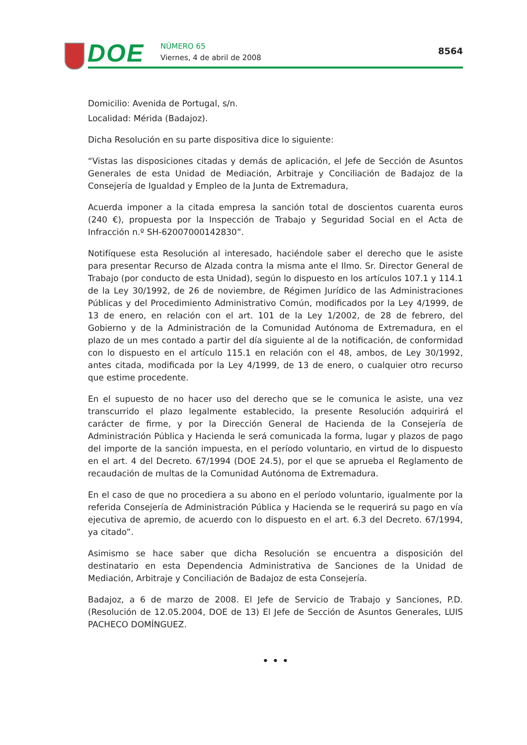DOE NÚMERO 65
Viernes, 4 de abril de 2008
8564
Domicilio: Avenida de Portugal, s/n.
Localidad: Mérida (Badajoz).
Dicha Resolución en su parte dispositiva dice lo siguiente:
“Vistas las disposiciones citadas y demás de aplicación, el Jefe de Sección de Asuntos Generales de esta Unidad de Mediación, Arbitraje y Conciliación de Badajoz de la Consejería de Igualdad y Empleo de la Junta de Extremadura,
Acuerda imponer a la citada empresa la sanción total de doscientos cuarenta euros (240 €), propuesta por la Inspección de Trabajo y Seguridad Social en el Acta de Infracción n.º SH-62007000142830”.
Notifíquese esta Resolución al interesado, haciéndole saber el derecho que le asiste para presentar Recurso de Alzada contra la misma ante el Ilmo. Sr. Director General de Trabajo (por conducto de esta Unidad), según lo dispuesto en los artículos 107.1 y 114.1 de la Ley 30/1992, de 26 de noviembre, de Régimen Jurídico de las Administraciones Públicas y del Procedimiento Administrativo Común, modificados por la Ley 4/1999, de 13 de enero, en relación con el art. 101 de la Ley 1/2002, de 28 de febrero, del Gobierno y de la Administración de la Comunidad Autónoma de Extremadura, en el plazo de un mes contado a partir del día siguiente al de la notificación, de conformidad con lo dispuesto en el artículo 115.1 en relación con el 48, ambos, de Ley 30/1992, antes citada, modificada por la Ley 4/1999, de 13 de enero, o cualquier otro recurso que estime procedente.
En el supuesto de no hacer uso del derecho que se le comunica le asiste, una vez transcurrido el plazo legalmente establecido, la presente Resolución adquirirá el carácter de firme, y por la Dirección General de Hacienda de la Consejería de Administración Pública y Hacienda le será comunicada la forma, lugar y plazos de pago del importe de la sanción impuesta, en el período voluntario, en virtud de lo dispuesto en el art. 4 del Decreto. 67/1994 (DOE 24.5), por el que se aprueba el Reglamento de recaudación de multas de la Comunidad Autónoma de Extremadura.
En el caso de que no procediera a su abono en el período voluntario, igualmente por la referida Consejería de Administración Pública y Hacienda se le requerirá su pago en vía ejecutiva de apremio, de acuerdo con lo dispuesto en el art. 6.3 del Decreto. 67/1994, ya citado”.
Asimismo se hace saber que dicha Resolución se encuentra a disposición del destinatario en esta Dependencia Administrativa de Sanciones de la Unidad de Mediación, Arbitraje y Conciliación de Badajoz de esta Consejería.
Badajoz, a 6 de marzo de 2008. El Jefe de Servicio de Trabajo y Sanciones, P.D. (Resolución de 12.05.2004, DOE de 13) El Jefe de Sección de Asuntos Generales, LUIS PACHECO DOMÍNGUEZ.
• • •